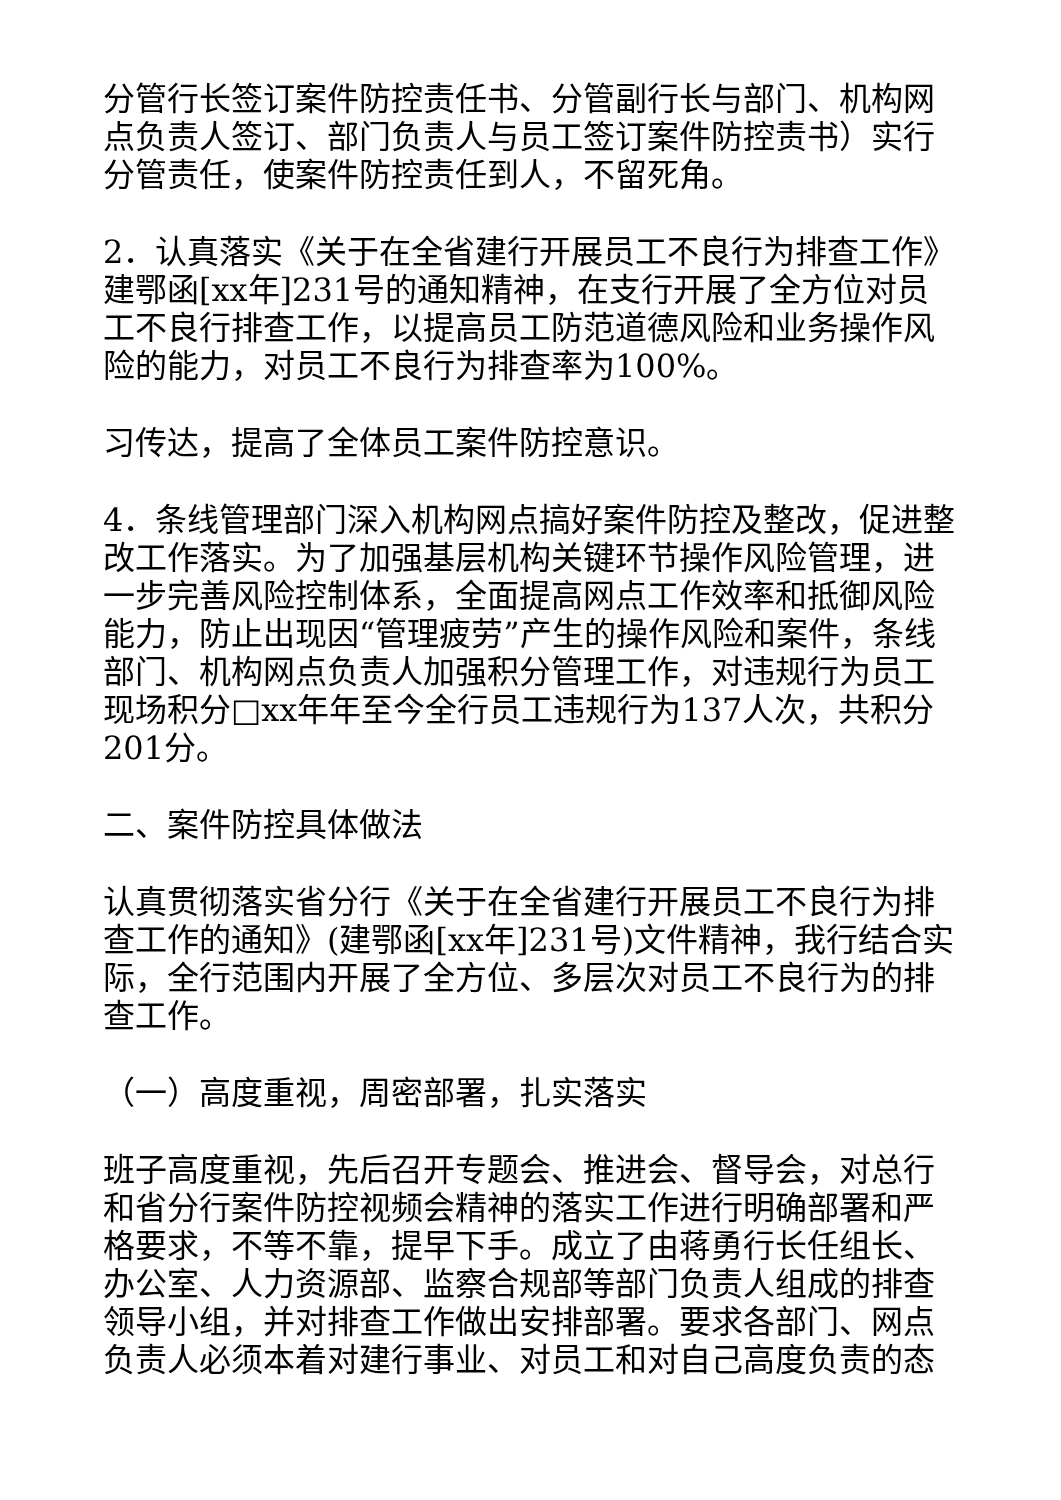分管行长签订案件防控责任书、分管副行长与部门、机构网点负责人签订、部门负责人与员工签订案件防控责书）实行分管责任，使案件防控责任到人，不留死角。
2．认真落实《关于在全省建行开展员工不良行为排查工作》建鄂函[xx年]231号的通知精神，在支行开展了全方位对员工不良行排查工作，以提高员工防范道德风险和业务操作风险的能力，对员工不良行为排查率为100%。
习传达，提高了全体员工案件防控意识。
4．条线管理部门深入机构网点搞好案件防控及整改，促进整改工作落实。为了加强基层机构关键环节操作风险管理，进一步完善风险控制体系，全面提高网点工作效率和抵御风险能力，防止出现因“管理疲劳”产生的操作风险和案件，条线部门、机构网点负责人加强积分管理工作，对违规行为员工现场积分□xx年年至今全行员工违规行为137人次，共积分201分。
二、案件防控具体做法
认真贯彻落实省分行《关于在全省建行开展员工不良行为排查工作的通知》(建鄂函[xx年]231号)文件精神，我行结合实际，全行范围内开展了全方位、多层次对员工不良行为的排查工作。
（一）高度重视，周密部署，扎实落实
班子高度重视，先后召开专题会、推进会、督导会，对总行和省分行案件防控视频会精神的落实工作进行明确部署和严格要求，不等不靠，提早下手。成立了由蒋勇行长任组长、办公室、人力资源部、监察合规部等部门负责人组成的排查领导小组，并对排查工作做出安排部署。要求各部门、网点负责人必须本着对建行事业、对员工和对自己高度负责的态